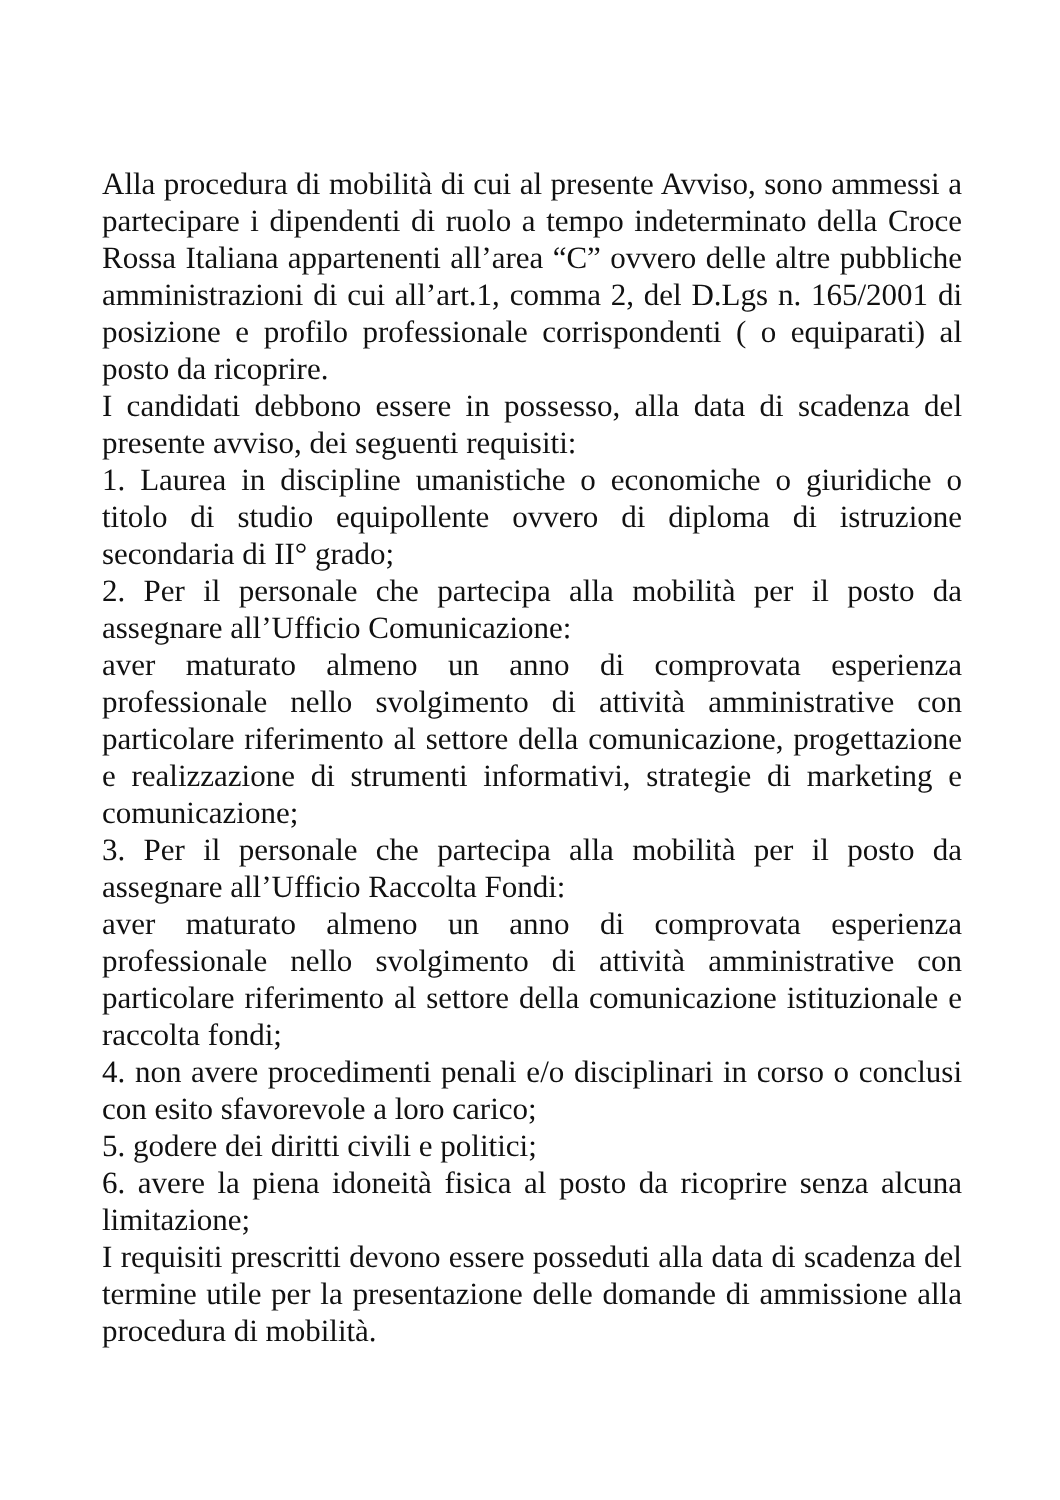Alla procedura di mobilità di cui al presente Avviso, sono ammessi a partecipare i dipendenti di ruolo a tempo indeterminato della Croce Rossa Italiana appartenenti all’area “C” ovvero delle altre pubbliche amministrazioni di cui all’art.1, comma 2, del D.Lgs n. 165/2001 di posizione e profilo professionale corrispondenti ( o equiparati) al posto da ricoprire.
I candidati debbono essere in possesso, alla data di scadenza del presente avviso, dei seguenti requisiti:
1. Laurea in discipline umanistiche o economiche o giuridiche o titolo di studio equipollente ovvero di diploma di istruzione secondaria di II° grado;
2. Per il personale che partecipa alla mobilità per il posto da assegnare all’Ufficio Comunicazione:
aver maturato almeno un anno di comprovata esperienza professionale nello svolgimento di attività amministrative con particolare riferimento al settore della comunicazione, progettazione e realizzazione di strumenti informativi, strategie di marketing e comunicazione;
3. Per il personale che partecipa alla mobilità per il posto da assegnare all’Ufficio Raccolta Fondi:
aver maturato almeno un anno di comprovata esperienza professionale nello svolgimento di attività amministrative con particolare riferimento al settore della comunicazione istituzionale e raccolta fondi;
4. non avere procedimenti penali e/o disciplinari in corso o conclusi con esito sfavorevole a loro carico;
5. godere dei diritti civili e politici;
6. avere la piena idoneità fisica al posto da ricoprire senza alcuna limitazione;
I requisiti prescritti devono essere posseduti alla data di scadenza del termine utile per la presentazione delle domande di ammissione alla procedura di mobilità.